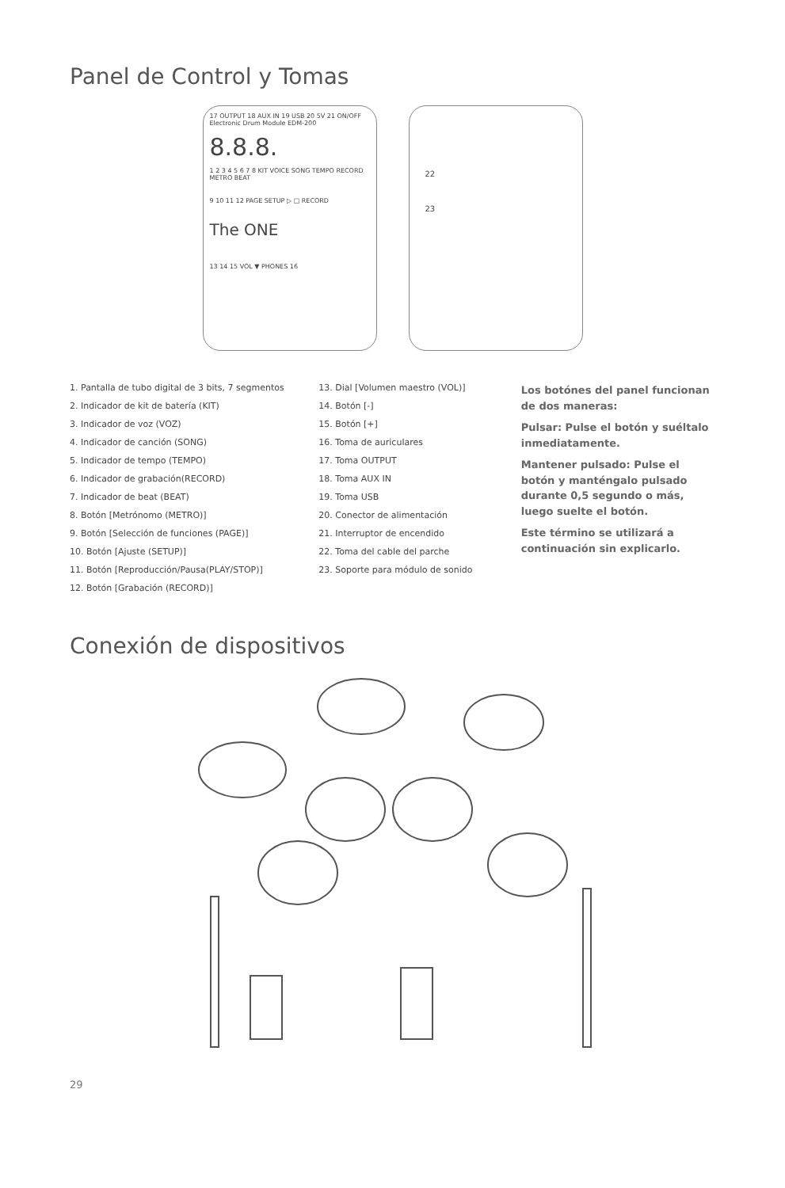Panel de Control y Tomas
17 OUTPUT 18 AUX IN 19 USB 20 5V 21 ON/OFF
Electronic Drum Module EDM-200
8.8.8.
1 2 3 4 5 6 7 8 KIT VOICE SONG TEMPO RECORD METRO BEAT
9 10 11 12 PAGE SETUP ▷ □ RECORD
The ONE
13 14 15 VOL ▼ PHONES 16
22
23
1. Pantalla de tubo digital de 3 bits, 7 segmentos
2. Indicador de kit de batería (KIT)
3. Indicador de voz (VOZ)
4. Indicador de canción (SONG)
5. Indicador de tempo (TEMPO)
6. Indicador de grabación(RECORD)
7. Indicador de beat (BEAT)
8. Botón [Metrónomo (METRO)]
9. Botón [Selección de funciones (PAGE)]
10. Botón [Ajuste (SETUP)]
11. Botón [Reproducción/Pausa(PLAY/STOP)]
12. Botón [Grabación (RECORD)]
13. Dial [Volumen maestro (VOL)]
14. Botón [-]
15. Botón [+]
16. Toma de auriculares
17. Toma OUTPUT
18. Toma AUX IN
19. Toma USB
20. Conector de alimentación
21. Interruptor de encendido
22. Toma del cable del parche
23. Soporte para módulo de sonido
Los botónes del panel funcionan de dos maneras:
Pulsar: Pulse el botón y suéltalo inmediatamente.
Mantener pulsado: Pulse el botón y manténgalo pulsado durante 0,5 segundo o más, luego suelte el botón.
Este término se utilizará a continuación sin explicarlo.
Conexión de dispositivos
29